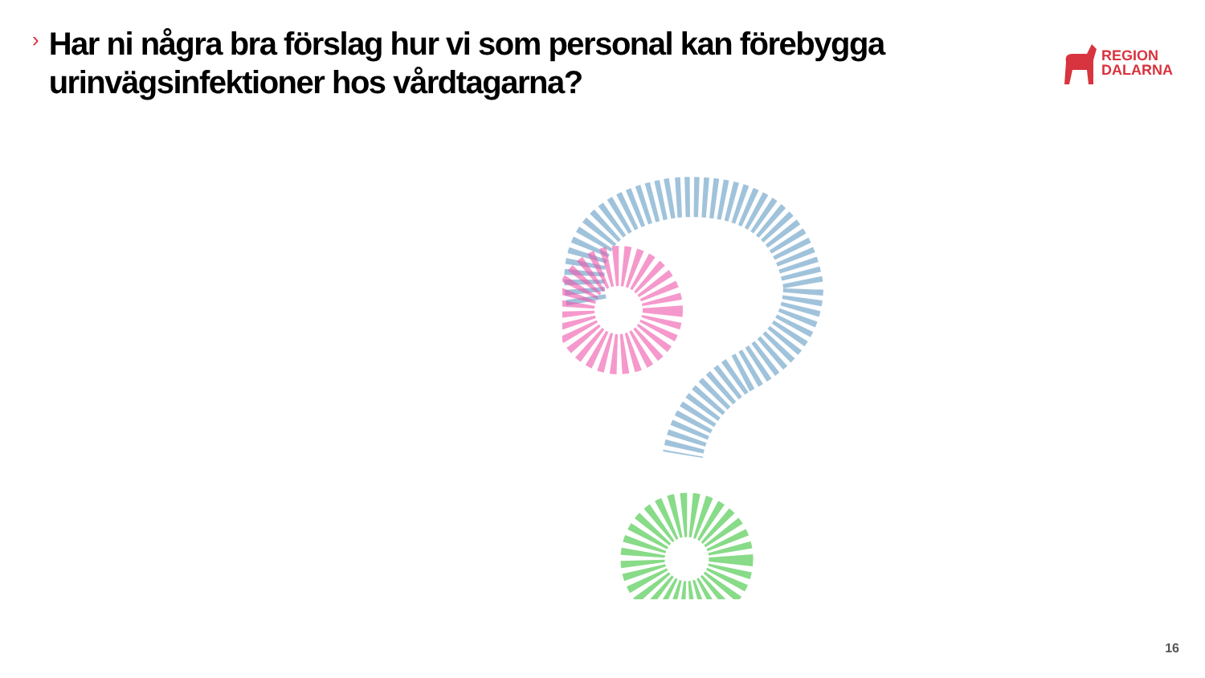›
Har ni några bra förslag hur vi som personal kan förebygga urinvägsinfektioner hos vårdtagarna?
REGION
DALARNA
16